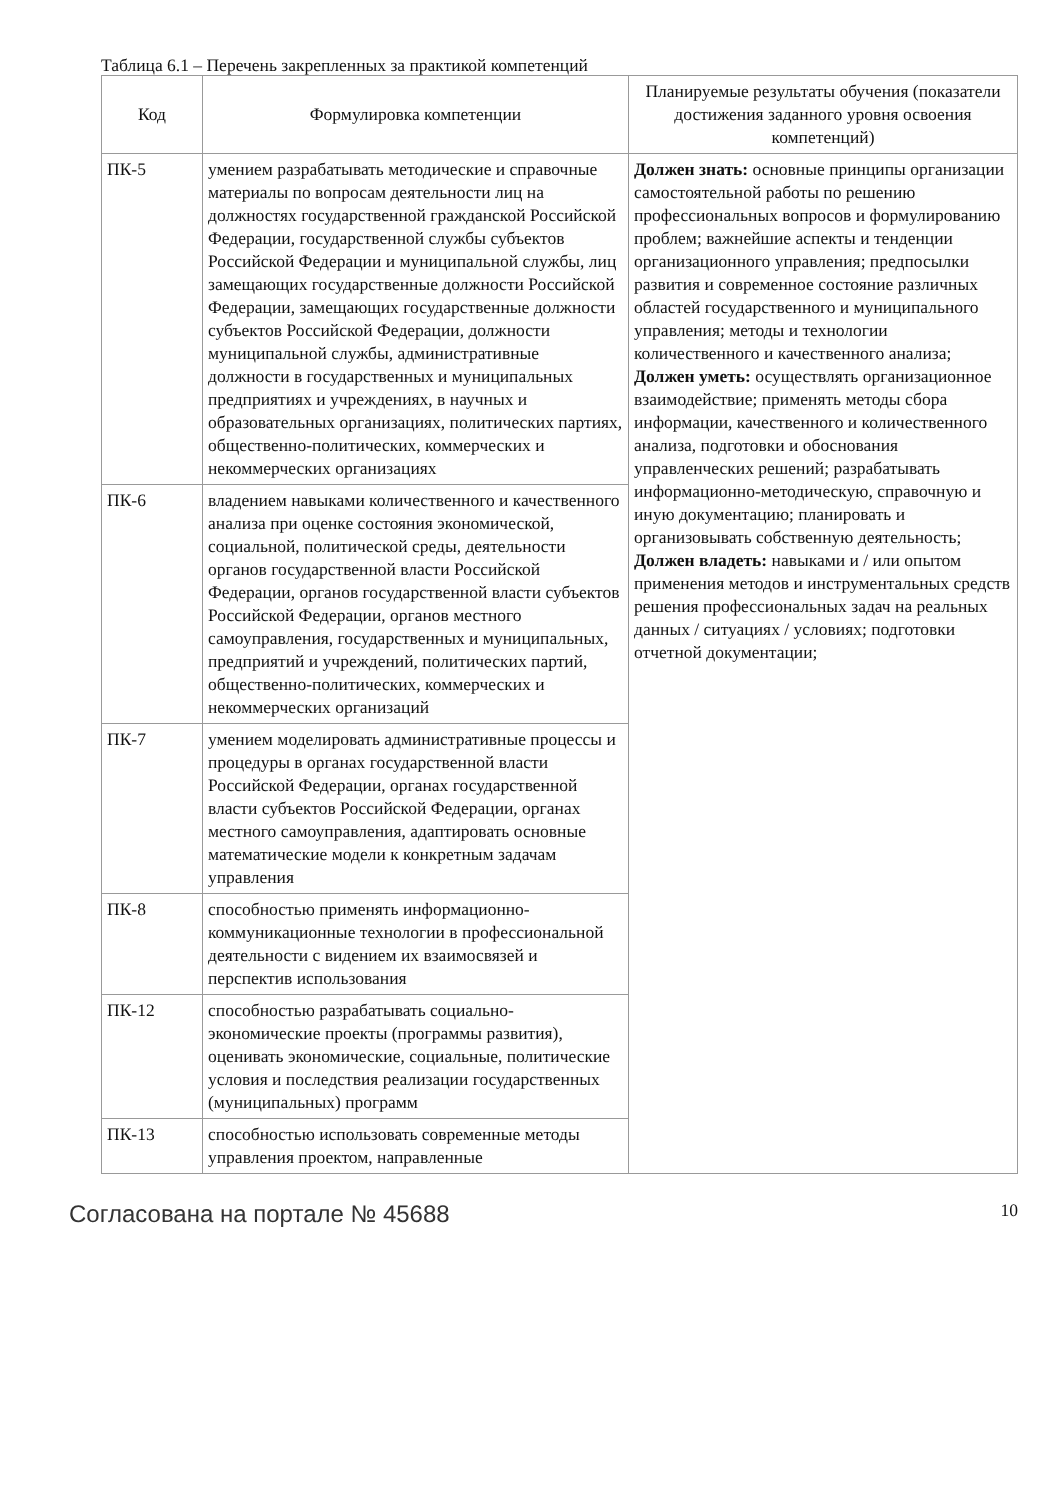Таблица 6.1 – Перечень закрепленных за практикой компетенций
| Код | Формулировка компетенции | Планируемые результаты обучения (показатели достижения заданного уровня освоения компетенций) |
| --- | --- | --- |
| ПК-5 | умением разрабатывать методические и справочные материалы по вопросам деятельности лиц на должностях государственной гражданской Российской Федерации, государственной службы субъектов Российской Федерации и муниципальной службы, лиц замещающих государственные должности Российской Федерации, замещающих государственные должности субъектов Российской Федерации, должности муниципальной службы, административные должности в государственных и муниципальных предприятиях и учреждениях, в научных и образовательных организациях, политических партиях, общественно-политических, коммерческих и некоммерческих организациях | Должен знать: основные принципы организации самостоятельной работы по решению профессиональных вопросов и формулированию проблем; важнейшие аспекты и тенденции организационного управления; предпосылки развития и современное состояние различных областей государственного и муниципального управления; методы и технологии количественного и качественного анализа; Должен уметь: осуществлять организационное взаимодействие; применять методы сбора информации, качественного и количественного анализа, подготовки и обоснования управленческих решений; разрабатывать информационно-методическую, справочную и иную документацию; планировать и организовывать собственную деятельность; Должен владеть: навыками и / или опытом применения методов и инструментальных средств решения профессиональных задач на реальных данных / ситуациях / условиях; подготовки отчетной документации; |
| ПК-6 | владением навыками количественного и качественного анализа при оценке состояния экономической, социальной, политической среды, деятельности органов государственной власти Российской Федерации, органов государственной власти субъектов Российской Федерации, органов местного самоуправления, государственных и муниципальных, предприятий и учреждений, политических партий, общественно-политических, коммерческих и некоммерческих организаций | |
| ПК-7 | умением моделировать административные процессы и процедуры в органах государственной власти Российской Федерации, органах государственной власти субъектов Российской Федерации, органах местного самоуправления, адаптировать основные математические модели к конкретным задачам управления | |
| ПК-8 | способностью применять информационно-коммуникационные технологии в профессиональной деятельности с видением их взаимосвязей и перспектив использования | |
| ПК-12 | способностью разрабатывать социально-экономические проекты (программы развития), оценивать экономические, социальные, политические условия и последствия реализации государственных (муниципальных) программ | |
| ПК-13 | способностью использовать современные методы управления проектом, направленные | |
Согласована на портале № 45688 10